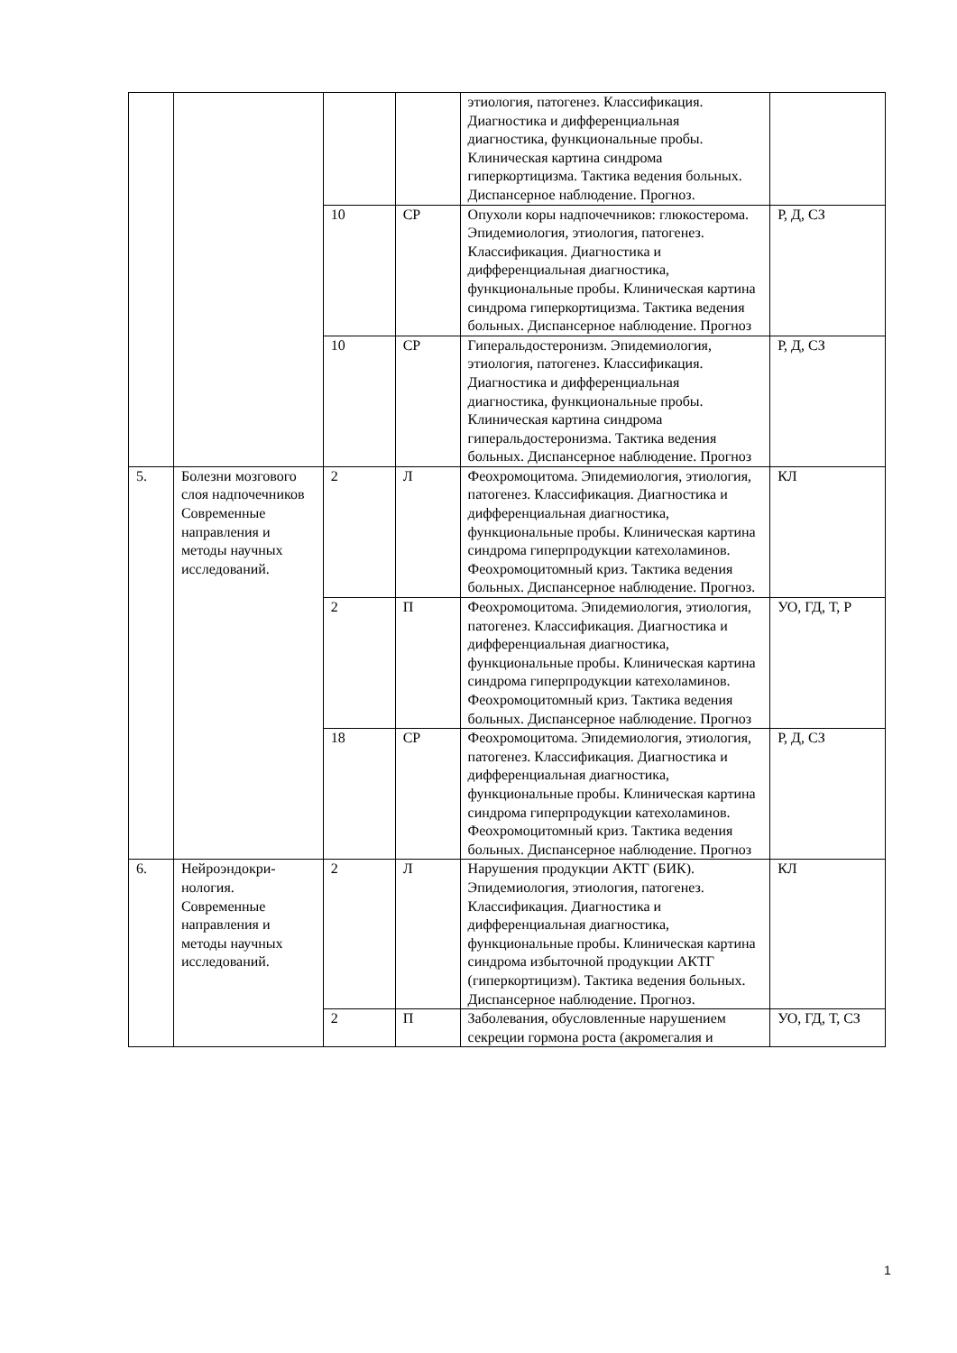| | | | | этиология, патогенез. Классификация. Диагностика и дифференциальная диагностика, функциональные пробы. Клиническая картина синдрома гиперкортицизма. Тактика ведения больных. Диспансерное наблюдение. Прогноз. | |
| | | 10 | СР | Опухоли коры надпочечников: глюкостерома. Эпидемиология, этиология, патогенез. Классификация. Диагностика и дифференциальная диагностика, функциональные пробы. Клиническая картина синдрома гиперкортицизма. Тактика ведения больных. Диспансерное наблюдение. Прогноз | Р, Д, СЗ |
| | | 10 | СР | Гиперальдостеронизм. Эпидемиология, этиология, патогенез. Классификация. Диагностика и дифференциальная диагностика, функциональные пробы. Клиническая картина синдрома гиперальдостеронизма. Тактика ведения больных. Диспансерное наблюдение. Прогноз | Р, Д, СЗ |
| 5. | Болезни мозгового слоя надпочечников Современные направления и методы научных исследований. | 2 | Л | Феохромоцитома. Эпидемиология, этиология, патогенез. Классификация. Диагностика и дифференциальная диагностика, функциональные пробы. Клиническая картина синдрома гиперпродукции катехоламинов. Феохромоцитомный криз. Тактика ведения больных. Диспансерное наблюдение. Прогноз. | КЛ |
| | | 2 | П | Феохромоцитома. Эпидемиология, этиология, патогенез. Классификация. Диагностика и дифференциальная диагностика, функциональные пробы. Клиническая картина синдрома гиперпродукции катехоламинов. Феохромоцитомный криз. Тактика ведения больных. Диспансерное наблюдение. Прогноз | УО, ГД, Т, Р |
| | | 18 | СР | Феохромоцитома. Эпидемиология, этиология, патогенез. Классификация. Диагностика и дифференциальная диагностика, функциональные пробы. Клиническая картина синдрома гиперпродукции катехоламинов. Феохромоцитомный криз. Тактика ведения больных. Диспансерное наблюдение. Прогноз | Р, Д, СЗ |
| 6. | Нейроэндокри-нология. Современные направления и методы научных исследований. | 2 | Л | Нарушения продукции АКТГ (БИК). Эпидемиология, этиология, патогенез. Классификация. Диагностика и дифференциальная диагностика, функциональные пробы. Клиническая картина синдрома избыточной продукции АКТГ (гиперкортицизм). Тактика ведения больных. Диспансерное наблюдение. Прогноз. | КЛ |
| | | 2 | П | Заболевания, обусловленные нарушением секреции гормона роста (акромегалия и | УО, ГД, Т, СЗ |
1